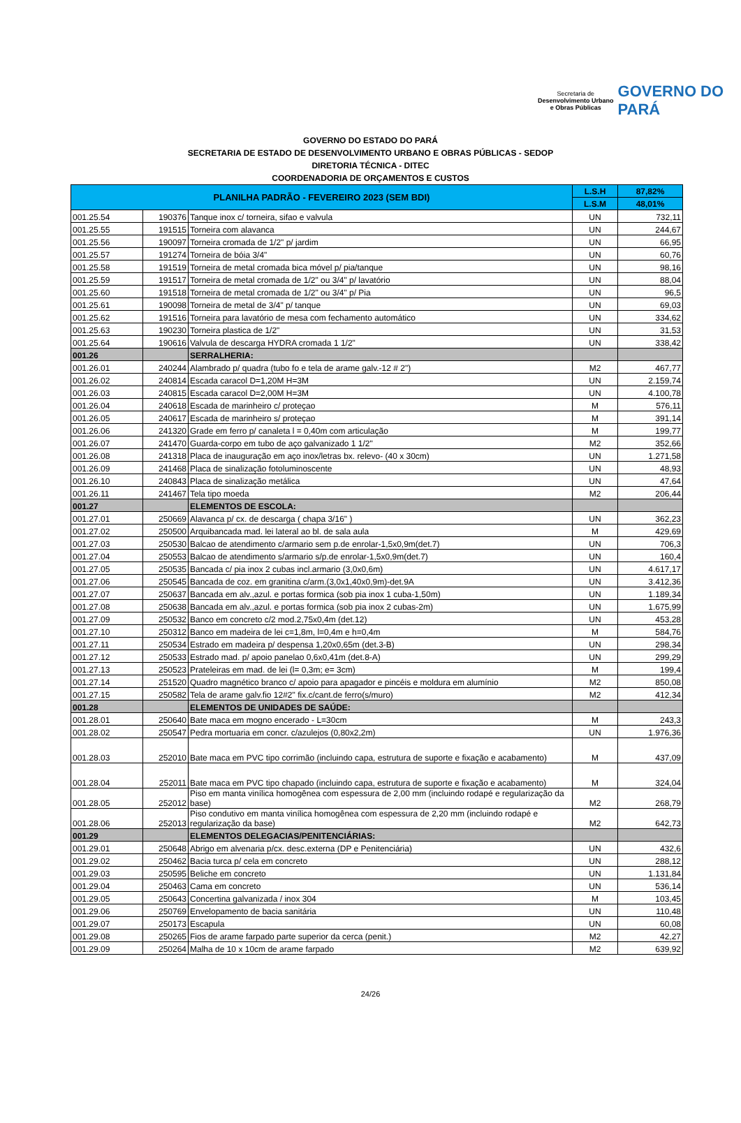Secretaria de
Desenvolvimento Urbano
e Obras Públicas
GOVERNO DO
PARÁ
GOVERNO DO ESTADO DO PARÁ
SECRETARIA DE ESTADO DE DESENVOLVIMENTO URBANO E OBRAS PÚBLICAS - SEDOP
DIRETORIA TÉCNICA - DITEC
COORDENADORIA DE ORÇAMENTOS E CUSTOS
| PLANILHA PADRÃO - FEVEREIRO 2023 (SEM BDI) | | | L.S.H | 87,82% |
| --- | --- | --- | --- | --- |
| | | | L.S.M | 48,01% |
| 001.25.54 | 190376 | Tanque inox c/ torneira, sifao e valvula | UN | 732,11 |
| 001.25.55 | 191515 | Torneira com alavanca | UN | 244,67 |
| 001.25.56 | 190097 | Torneira cromada de 1/2" p/ jardim | UN | 66,95 |
| 001.25.57 | 191274 | Torneira de bóia 3/4" | UN | 60,76 |
| 001.25.58 | 191519 | Torneira de metal cromada bica móvel p/ pia/tanque | UN | 98,16 |
| 001.25.59 | 191517 | Torneira de metal cromada de 1/2" ou 3/4" p/ lavatório | UN | 88,04 |
| 001.25.60 | 191518 | Torneira de metal cromada de 1/2" ou 3/4" p/ Pia | UN | 96,5 |
| 001.25.61 | 190098 | Torneira de metal de 3/4" p/ tanque | UN | 69,03 |
| 001.25.62 | 191516 | Torneira para lavatório de mesa com fechamento automático | UN | 334,62 |
| 001.25.63 | 190230 | Torneira plastica de 1/2" | UN | 31,53 |
| 001.25.64 | 190616 | Valvula de descarga HYDRA cromada 1 1/2" | UN | 338,42 |
| 001.26 | | SERRALHERIA: | | |
| 001.26.01 | 240244 | Alambrado p/ quadra (tubo fo e tela de arame galv.-12 # 2") | M2 | 467,77 |
| 001.26.02 | 240814 | Escada caracol D=1,20M H=3M | UN | 2.159,74 |
| 001.26.03 | 240815 | Escada caracol D=2,00M H=3M | UN | 4.100,78 |
| 001.26.04 | 240618 | Escada de marinheiro c/ proteçao | M | 576,11 |
| 001.26.05 | 240617 | Escada de marinheiro s/ proteçao | M | 391,14 |
| 001.26.06 | 241320 | Grade em ferro p/ canaleta l = 0,40m com articulação | M | 199,77 |
| 001.26.07 | 241470 | Guarda-corpo em tubo de aço galvanizado 1 1/2" | M2 | 352,66 |
| 001.26.08 | 241318 | Placa de inauguração em aço inox/letras bx. relevo- (40 x 30cm) | UN | 1.271,58 |
| 001.26.09 | 241468 | Placa de sinalização fotoluminoscente | UN | 48,93 |
| 001.26.10 | 240843 | Placa de sinalização metálica | UN | 47,64 |
| 001.26.11 | 241467 | Tela tipo moeda | M2 | 206,44 |
| 001.27 | | ELEMENTOS DE ESCOLA: | | |
| 001.27.01 | 250669 | Alavanca p/ cx. de descarga ( chapa 3/16" ) | UN | 362,23 |
| 001.27.02 | 250500 | Arquibancada mad. lei lateral ao bl. de sala aula | M | 429,69 |
| 001.27.03 | 250530 | Balcao de atendimento c/armario sem p.de enrolar-1,5x0,9m(det.7) | UN | 706,3 |
| 001.27.04 | 250553 | Balcao de atendimento s/armario s/p.de enrolar-1,5x0,9m(det.7) | UN | 160,4 |
| 001.27.05 | 250535 | Bancada c/ pia inox 2 cubas incl.armario (3,0x0,6m) | UN | 4.617,17 |
| 001.27.06 | 250545 | Bancada de coz. em granitina c/arm.(3,0x1,40x0,9m)-det.9A | UN | 3.412,36 |
| 001.27.07 | 250637 | Bancada em alv.,azul. e portas formica (sob pia inox 1 cuba-1,50m) | UN | 1.189,34 |
| 001.27.08 | 250638 | Bancada em alv.,azul. e portas formica (sob pia inox 2 cubas-2m) | UN | 1.675,99 |
| 001.27.09 | 250532 | Banco em concreto c/2 mod.2,75x0,4m (det.12) | UN | 453,28 |
| 001.27.10 | 250312 | Banco em madeira de lei c=1,8m, l=0,4m e h=0,4m | M | 584,76 |
| 001.27.11 | 250534 | Estrado em madeira p/ despensa 1,20x0,65m (det.3-B) | UN | 298,34 |
| 001.27.12 | 250533 | Estrado mad. p/ apoio panelao 0,6x0,41m (det.8-A) | UN | 299,29 |
| 001.27.13 | 250523 | Prateleiras em mad. de lei (l= 0,3m; e= 3cm) | M | 199,4 |
| 001.27.14 | 251520 | Quadro magnético branco c/ apoio para apagador e pincéis e moldura em alumínio | M2 | 850,08 |
| 001.27.15 | 250582 | Tela de arame galv.fio 12#2" fix.c/cant.de ferro(s/muro) | M2 | 412,34 |
| 001.28 | | ELEMENTOS DE UNIDADES DE SAÚDE: | | |
| 001.28.01 | 250640 | Bate maca em mogno encerado - L=30cm | M | 243,3 |
| 001.28.02 | 250547 | Pedra mortuaria em concr. c/azulejos (0,80x2,2m) | UN | 1.976,36 |
| 001.28.03 | 252010 | Bate maca em PVC tipo corrimão (incluindo capa, estrutura de suporte e fixação e acabamento) | M | 437,09 |
| 001.28.04 | 252011 | Bate maca em PVC tipo chapado (incluindo capa, estrutura de suporte e fixação e acabamento) | M | 324,04 |
| 001.28.05 | 252012 | Piso em manta vinílica homogênea com espessura de 2,00 mm (incluindo rodapé e regularização da base) | M2 | 268,79 |
| 001.28.06 | 252013 | Piso condutivo em manta vinílica homogênea com espessura de 2,20 mm (incluindo rodapé e regularização da base) | M2 | 642,73 |
| 001.29 | | ELEMENTOS DELEGACIAS/PENITENCIÁRIAS: | | |
| 001.29.01 | 250648 | Abrigo em alvenaria p/cx. desc.externa (DP e Penitenciária) | UN | 432,6 |
| 001.29.02 | 250462 | Bacia turca p/ cela em concreto | UN | 288,12 |
| 001.29.03 | 250595 | Beliche em concreto | UN | 1.131,84 |
| 001.29.04 | 250463 | Cama em concreto | UN | 536,14 |
| 001.29.05 | 250643 | Concertina galvanizada / inox 304 | M | 103,45 |
| 001.29.06 | 250769 | Envelopamento de bacia sanitária | UN | 110,48 |
| 001.29.07 | 250173 | Escapula | UN | 60,08 |
| 001.29.08 | 250265 | Fios de arame farpado parte superior da cerca (penit.) | M2 | 42,27 |
| 001.29.09 | 250264 | Malha de 10 x 10cm de arame farpado | M2 | 639,92 |
24/26